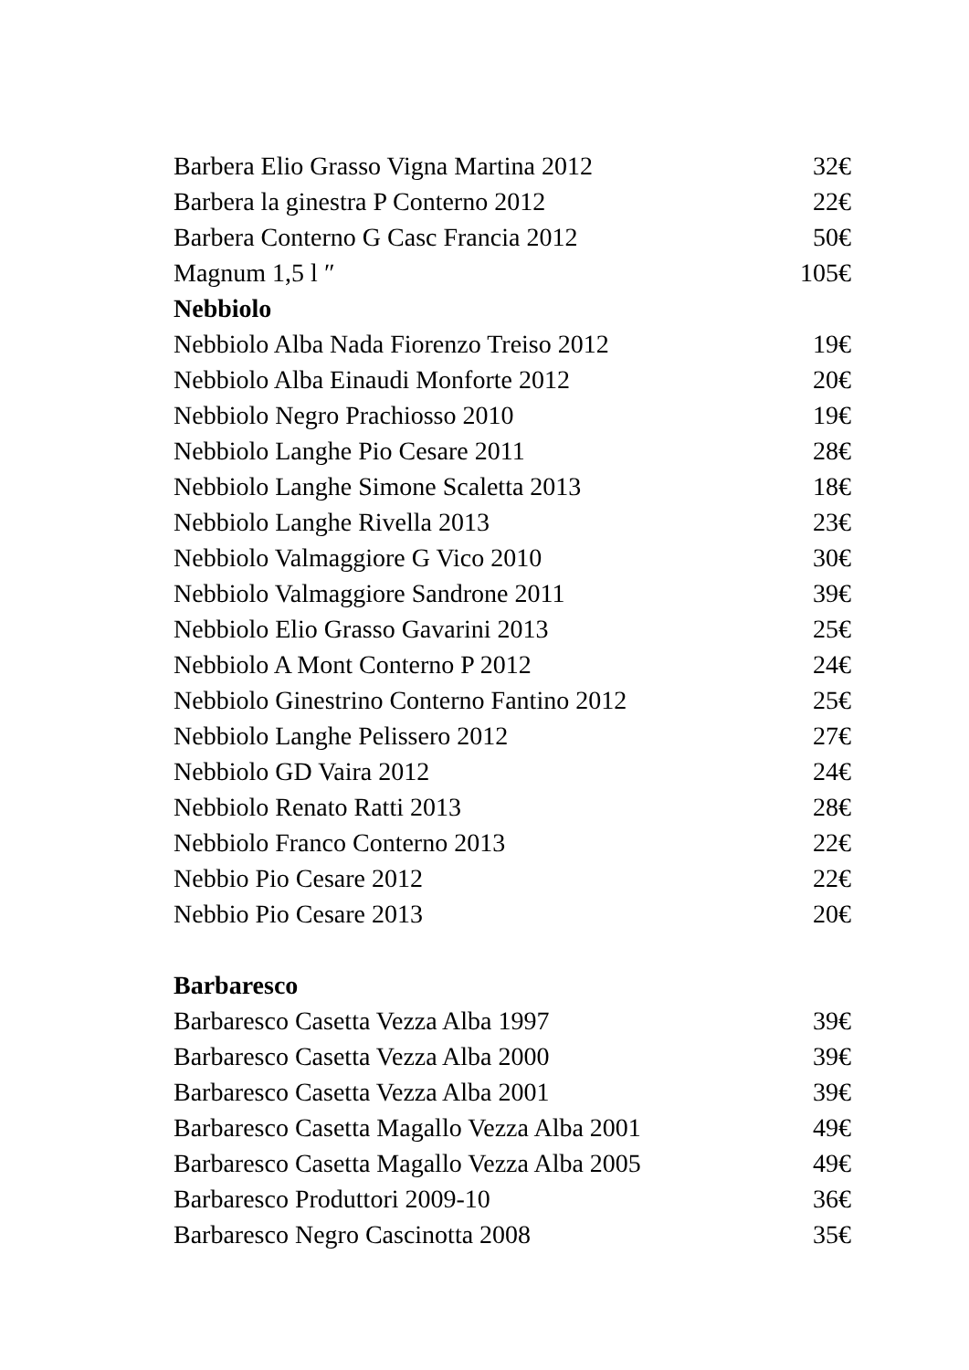| Barbera Elio Grasso Vigna Martina 2012 | 32€ |
| Barbera la ginestra P Conterno 2012 | 22€ |
| Barbera Conterno G Casc Francia 2012 | 50€ |
| Magnum 1,5 l ″ | 105€ |
| Nebbiolo | |
| Nebbiolo Alba Nada Fiorenzo Treiso 2012 | 19€ |
| Nebbiolo Alba Einaudi Monforte 2012 | 20€ |
| Nebbiolo Negro Prachiosso 2010 | 19€ |
| Nebbiolo Langhe Pio Cesare 2011 | 28€ |
| Nebbiolo Langhe Simone Scaletta 2013 | 18€ |
| Nebbiolo Langhe Rivella 2013 | 23€ |
| Nebbiolo Valmaggiore G Vico 2010 | 30€ |
| Nebbiolo Valmaggiore Sandrone 2011 | 39€ |
| Nebbiolo Elio Grasso Gavarini 2013 | 25€ |
| Nebbiolo A Mont Conterno P 2012 | 24€ |
| Nebbiolo Ginestrino Conterno Fantino 2012 | 25€ |
| Nebbiolo Langhe Pelissero 2012 | 27€ |
| Nebbiolo GD Vaira 2012 | 24€ |
| Nebbiolo Renato Ratti 2013 | 28€ |
| Nebbiolo Franco Conterno 2013 | 22€ |
| Nebbio Pio Cesare 2012 | 22€ |
| Nebbio Pio Cesare 2013 | 20€ |
| Barbaresco | |
| Barbaresco Casetta Vezza Alba 1997 | 39€ |
| Barbaresco Casetta Vezza Alba 2000 | 39€ |
| Barbaresco Casetta Vezza Alba 2001 | 39€ |
| Barbaresco Casetta Magallo Vezza Alba 2001 | 49€ |
| Barbaresco Casetta Magallo Vezza Alba 2005 | 49€ |
| Barbaresco Produttori 2009-10 | 36€ |
| Barbaresco Negro Cascinotta 2008 | 35€ |